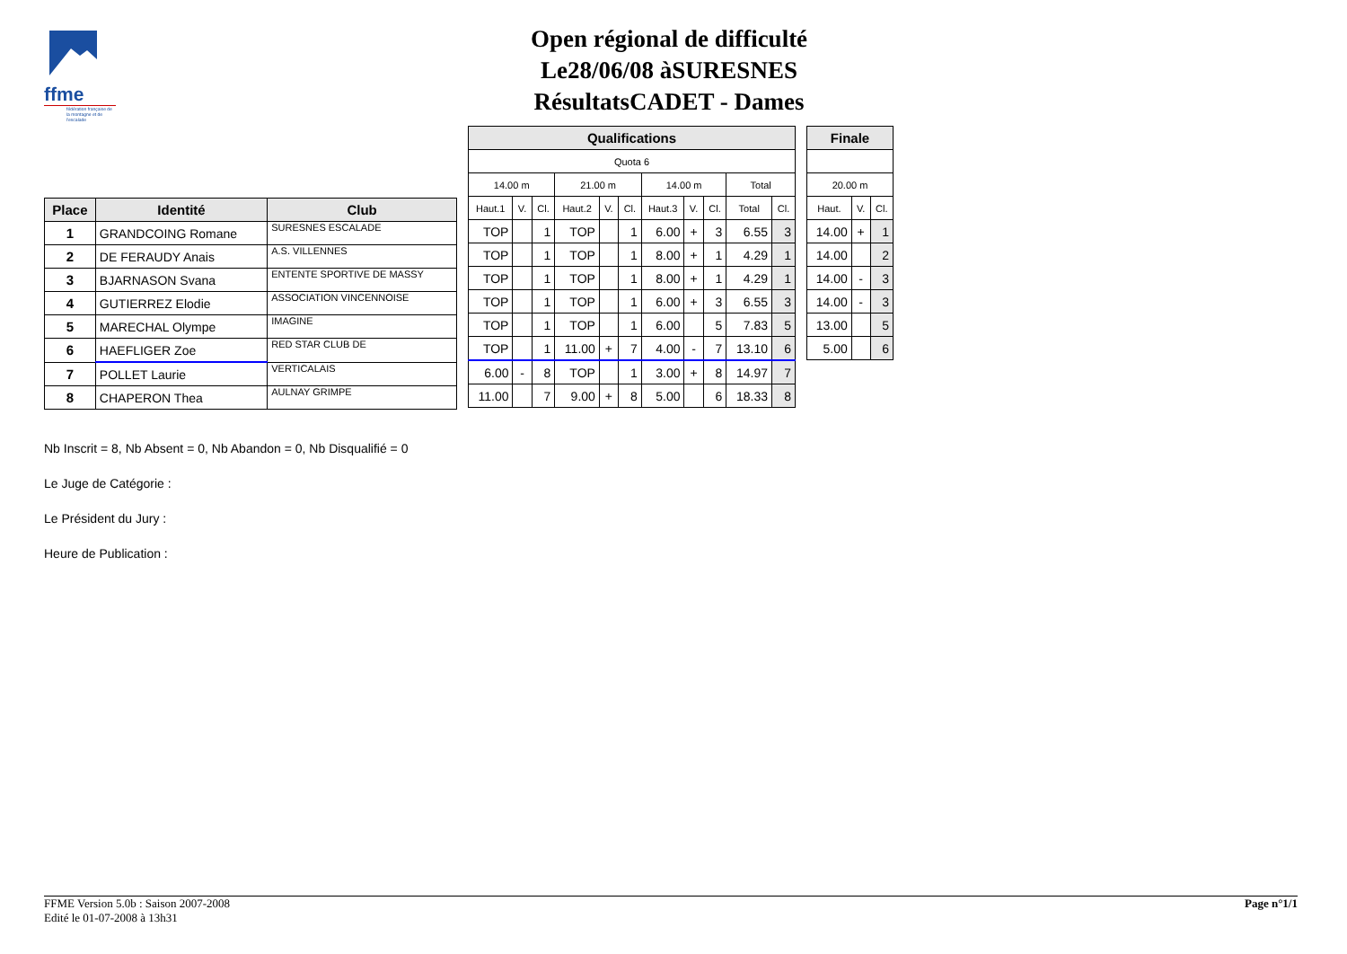ffme
fédération française de la montagne et de l'escalade
Open régional de difficulté
Le28/06/08 àSURESNES
RésultatsCADET - Dames
| Place | Identité | Club |
| --- | --- | --- |
| 1 | GRANDCOING Romane | SURESNES ESCALADE |
| 2 | DE FERAUDY Anais | A.S. VILLENNES |
| 3 | BJARNASON Svana | ENTENTE SPORTIVE DE MASSY |
| 4 | GUTIERREZ Elodie | ASSOCIATION VINCENNOISE |
| 5 | MARECHAL Olympe | IMAGINE |
| 6 | HAEFLIGER Zoe | RED STAR CLUB DE |
| 7 | POLLET Laurie | VERTICALAIS |
| 8 | CHAPERON Thea | AULNAY GRIMPE |
| Qualifications | | | | | | | | | | |
| --- | --- | --- | --- | --- | --- | --- | --- | --- | --- | --- |
| Quota 6 | | | | | | | | | | |
| 14.00 m | | | 21.00 m | | | 14.00 m | | | Total | |
| Haut.1 | V. | Cl. | Haut.2 | V. | Cl. | Haut.3 | V. | Cl. | Total | Cl. |
| TOP | | 1 | TOP | | 1 | 6.00 | + | 3 | 6.55 | 3 |
| TOP | | 1 | TOP | | 1 | 8.00 | + | 1 | 4.29 | 1 |
| TOP | | 1 | TOP | | 1 | 8.00 | + | 1 | 4.29 | 1 |
| TOP | | 1 | TOP | | 1 | 6.00 | + | 3 | 6.55 | 3 |
| TOP | | 1 | TOP | | 1 | 6.00 | | 5 | 7.83 | 5 |
| TOP | | 1 | 11.00 | + | 7 | 4.00 | - | 7 | 13.10 | 6 |
| 6.00 | - | 8 | TOP | | 1 | 3.00 | + | 8 | 14.97 | 7 |
| 11.00 | | 7 | 9.00 | + | 8 | 5.00 | | 6 | 18.33 | 8 |
| Finale | | |
| --- | --- | --- |
| 20.00 m | | |
| Haut. | V. | Cl. |
| 14.00 | + | 1 |
| 14.00 | | 2 |
| 14.00 | - | 3 |
| 14.00 | - | 3 |
| 13.00 | | 5 |
| 5.00 | | 6 |
Nb Inscrit = 8, Nb Absent = 0, Nb Abandon = 0, Nb Disqualifié = 0
Le Juge de Catégorie :
Le Président du Jury :
Heure de Publication :
FFME Version 5.0b : Saison 2007-2008
Edité le 01-07-2008 à 13h31
Page n°1/1